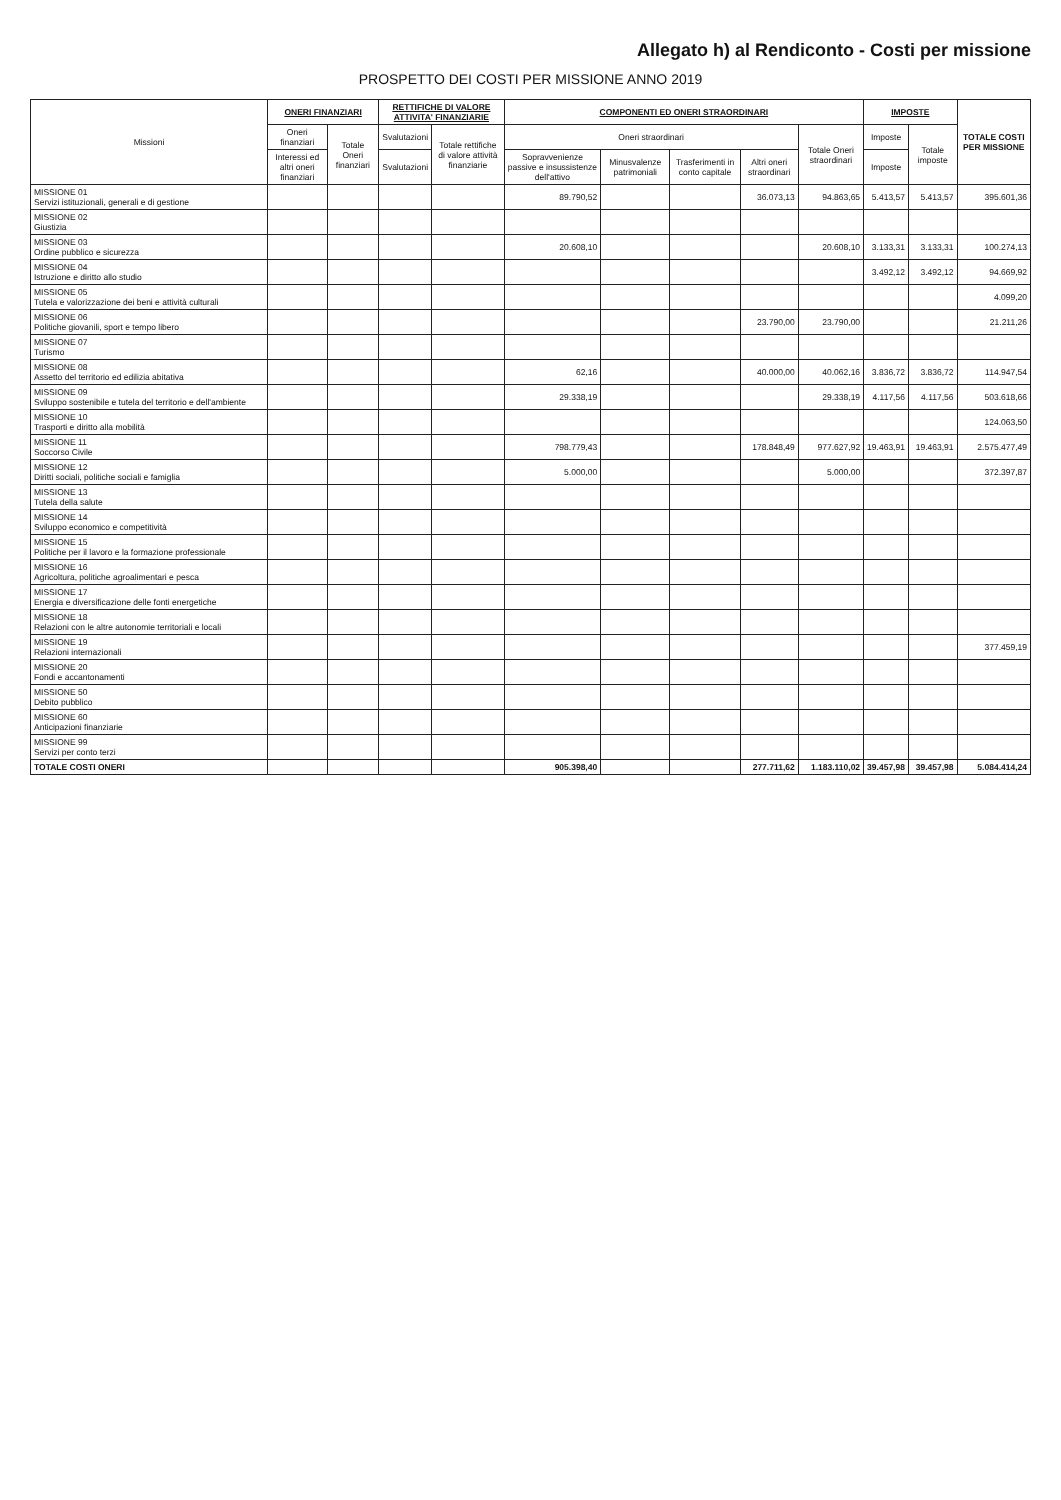Allegato h) al Rendiconto - Costi per missione
PROSPETTO DEI COSTI PER MISSIONE ANNO 2019
| Missioni | ONERI FINANZIARI | | RETTIFICHE DI VALORE ATTIVITA' FINANZIARIE | | COMPONENTI ED ONERI STRAORDINARI | | | | | IMPOSTE | | TOTALE COSTI PER MISSIONE |
| --- | --- | --- | --- | --- | --- | --- | --- | --- | --- | --- | --- | --- |
| | Oneri finanziari | Totale Oneri finanziari | Svalutazioni | Totale rettifiche di valore attività finanziarie | Oneri straordinari | | | | Totale Oneri straordinari | Imposte | Totale imposte | |
| | Interessi ed altri oneri finanziari | | Svalutazioni | | Sopravvenienze passive e insussistenze dell'attivo | Minusvalenze patrimoniali | Trasferimenti in conto capitale | Altri oneri straordinari | | Imposte | | |
| MISSIONE 01 Servizi istituzionali, generali e di gestione | | | | | 89.790,52 | | | 36.073,13 | 94.863,65 | 5.413,57 | 5.413,57 | 395.601,36 |
| MISSIONE 02 Giustizia | | | | | | | | | | | | |
| MISSIONE 03 Ordine pubblico e sicurezza | | | | | 20.608,10 | | | | 20.608,10 | 3.133,31 | 3.133,31 | 100.274,13 |
| MISSIONE 04 Istruzione e diritto allo studio | | | | | | | | | | 3.492,12 | 3.492,12 | 94.669,92 |
| MISSIONE 05 Tutela e valorizzazione dei beni e attività culturali | | | | | | | | | | | | 4.099,20 |
| MISSIONE 06 Politiche giovanili, sport e tempo libero | | | | | | | | 23.790,00 | 23.790,00 | | | 21.211,26 |
| MISSIONE 07 Turismo | | | | | | | | | | | | |
| MISSIONE 08 Assetto del territorio ed edilizia abitativa | | | | | 62,16 | | | 40.000,00 | 40.062,16 | 3.836,72 | 3.836,72 | 114.947,54 |
| MISSIONE 09 Sviluppo sostenibile e tutela del territorio e dell'ambiente | | | | | 29.338,19 | | | | 29.338,19 | 4.117,56 | 4.117,56 | 503.618,66 |
| MISSIONE 10 Trasporti e diritto alla mobilità | | | | | | | | | | | | 124.063,50 |
| MISSIONE 11 Soccorso Civile | | | | | 798.779,43 | | | 178.848,49 | 977.627,92 | 19.463,91 | 19.463,91 | 2.575.477,49 |
| MISSIONE 12 Diritti sociali, politiche sociali e famiglia | | | | | 5.000,00 | | | | 5.000,00 | | | 372.397,87 |
| MISSIONE 13 Tutela della salute | | | | | | | | | | | | |
| MISSIONE 14 Sviluppo economico e competitività | | | | | | | | | | | | |
| MISSIONE 15 Politiche per il lavoro e la formazione professionale | | | | | | | | | | | | |
| MISSIONE 16 Agricoltura, politiche agroalimentari e pesca | | | | | | | | | | | | |
| MISSIONE 17 Energia e diversificazione delle fonti energetiche | | | | | | | | | | | | |
| MISSIONE 18 Relazioni con le altre autonomie territoriali e locali | | | | | | | | | | | | |
| MISSIONE 19 Relazioni internazionali | | | | | | | | | | | | 377.459,19 |
| MISSIONE 20 Fondi e accantonamenti | | | | | | | | | | | | |
| MISSIONE 50 Debito pubblico | | | | | | | | | | | | |
| MISSIONE 60 Anticipazioni finanziarie | | | | | | | | | | | | |
| MISSIONE 99 Servizi per conto terzi | | | | | | | | | | | | |
| TOTALE COSTI ONERI | | | | | 905.398,40 | | | 277.711,62 | 1.183.110,02 | 39.457,98 | 39.457,98 | 5.084.414,24 |